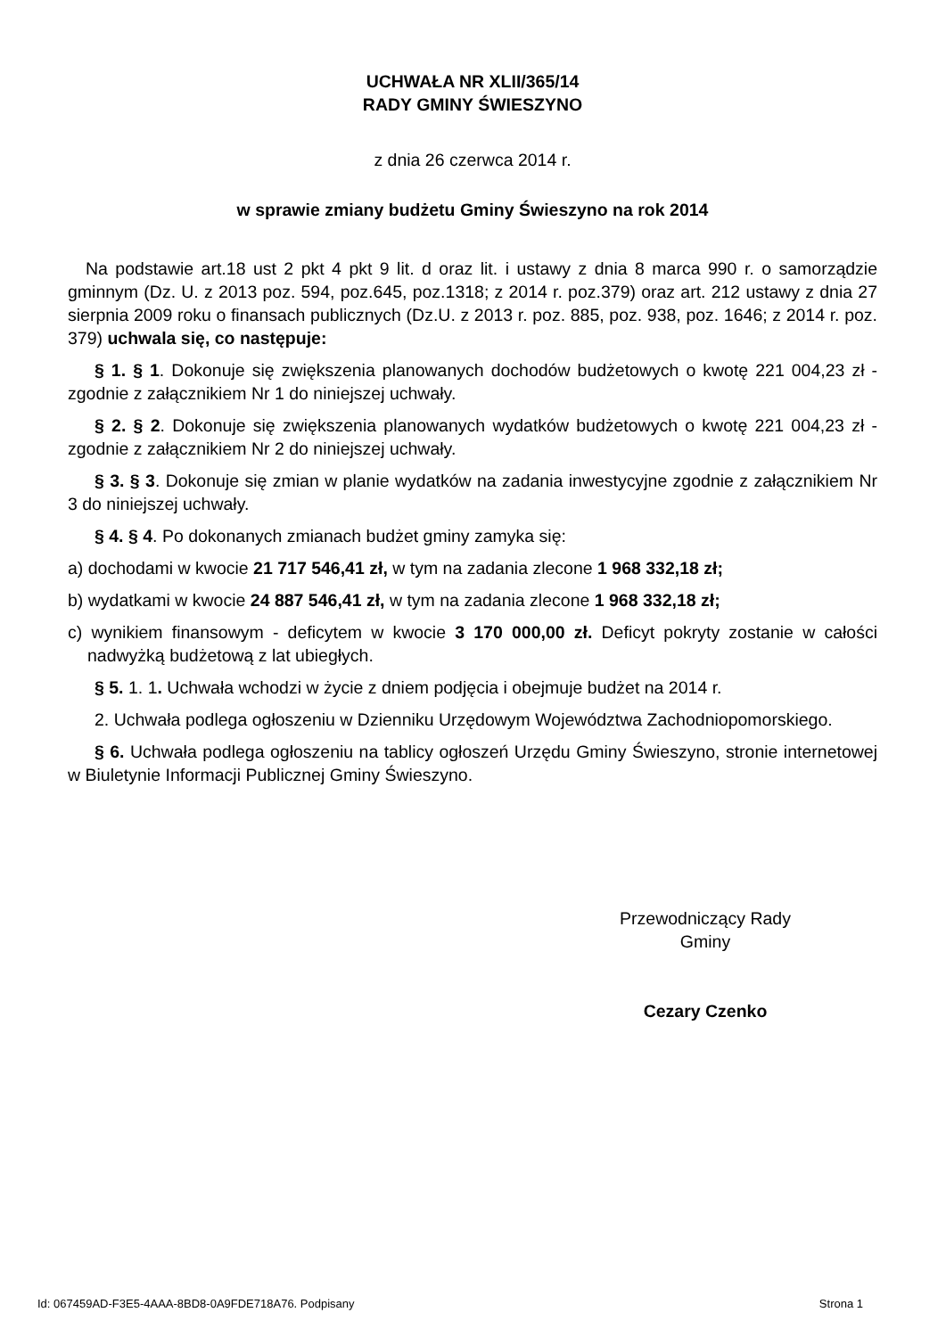UCHWAŁA NR XLII/365/14
RADY GMINY ŚWIESZYNO
z dnia 26 czerwca 2014 r.
w sprawie zmiany budżetu Gminy Świeszyno na rok 2014
Na podstawie art.18 ust 2 pkt 4 pkt 9 lit. d oraz lit. i ustawy z dnia 8 marca 990 r. o samorządzie gminnym (Dz. U. z 2013 poz. 594, poz.645, poz.1318; z 2014 r. poz.379) oraz art. 212 ustawy z dnia 27 sierpnia 2009 roku o finansach publicznych (Dz.U. z 2013 r. poz. 885, poz. 938, poz. 1646; z 2014 r. poz. 379) uchwala się, co następuje:
§ 1. § 1. Dokonuje się zwiększenia planowanych dochodów budżetowych o kwotę 221 004,23 zł - zgodnie z załącznikiem Nr 1 do niniejszej uchwały.
§ 2. § 2. Dokonuje się zwiększenia planowanych wydatków budżetowych o kwotę 221 004,23 zł - zgodnie z załącznikiem Nr 2 do niniejszej uchwały.
§ 3. § 3. Dokonuje się zmian w planie wydatków na zadania inwestycyjne zgodnie z załącznikiem Nr 3 do niniejszej uchwały.
§ 4. § 4. Po dokonanych zmianach budżet gminy zamyka się:
a) dochodami w kwocie 21 717 546,41 zł, w tym na zadania zlecone 1 968 332,18 zł;
b) wydatkami w kwocie 24 887 546,41 zł, w tym na zadania zlecone 1 968 332,18 zł;
c) wynikiem finansowym - deficytem w kwocie 3 170 000,00 zł. Deficyt pokryty zostanie w całości nadwyżką budżetową z lat ubiegłych.
§ 5. 1. 1. Uchwała wchodzi w życie z dniem podjęcia i obejmuje budżet na 2014 r.
2. Uchwała podlega ogłoszeniu w Dzienniku Urzędowym Województwa Zachodniopomorskiego.
§ 6. Uchwała podlega ogłoszeniu na tablicy ogłoszeń Urzędu Gminy Świeszyno, stronie internetowej w Biuletynie Informacji Publicznej Gminy Świeszyno.
Przewodniczący Rady
Gminy
Cezary Czenko
Id: 067459AD-F3E5-4AAA-8BD8-0A9FDE718A76. Podpisany Strona 1